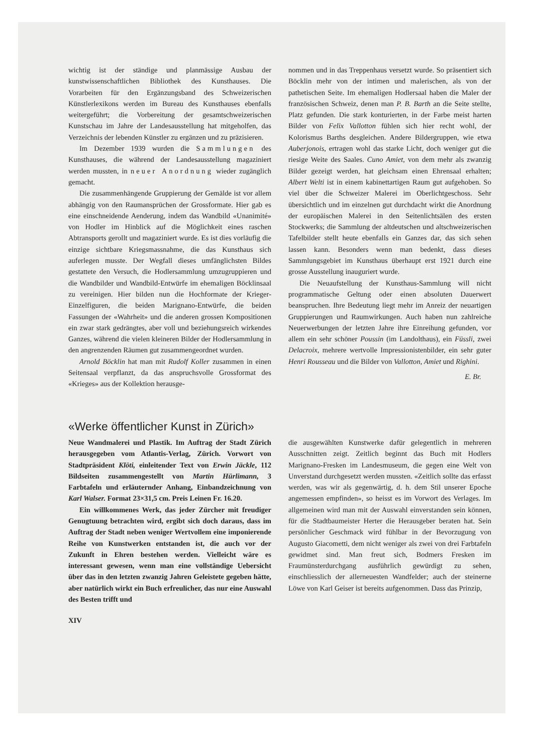wichtig ist der ständige und planmässige Ausbau der kunstwissenschaftlichen Bibliothek des Kunsthauses. Die Vorarbeiten für den Ergänzungsband des Schweizerischen Künstlerlexikons werden im Bureau des Kunsthauses ebenfalls weitergeführt; die Vorbereitung der gesamtschweizerischen Kunstschau im Jahre der Landesausstellung hat mitgeholfen, das Verzeichnis der lebenden Künstler zu ergänzen und zu präzisieren.
Im Dezember 1939 wurden die Sammlungen des Kunsthauses, die während der Landesausstellung magaziniert werden mussten, in neuer Anordnung wieder zugänglich gemacht.
Die zusammenhängende Gruppierung der Gemälde ist vor allem abhängig von den Raumansprüchen der Grossformate. Hier gab es eine einschneidende Aenderung, indem das Wandbild «Unanimité» von Hodler im Hinblick auf die Möglichkeit eines raschen Abtransports gerollt und magaziniert wurde. Es ist dies vorläufig die einzige sichtbare Kriegsmassnahme, die das Kunsthaus sich auferlegen musste. Der Wegfall dieses umfänglichsten Bildes gestattete den Versuch, die Hodlersammlung umzugruppieren und die Wandbilder und Wandbild-Entwürfe im ehemaligen Böcklinsaal zu vereinigen. Hier bilden nun die Hochformate der Krieger-Einzelfiguren, die beiden Marignano-Entwürfe, die beiden Fassungen der «Wahrheit» und die anderen grossen Kompositionen ein zwar stark gedrängtes, aber voll und beziehungsreich wirkendes Ganzes, während die vielen kleineren Bilder der Hodlersammlung in den angrenzenden Räumen gut zusammengeordnet wurden.
Arnold Böcklin hat man mit Rudolf Koller zusammen in einen Seitensaal verpflanzt, da das anspruchsvolle Grossformat des «Krieges» aus der Kollektion herausge-
nommen und in das Treppenhaus versetzt wurde. So präsentiert sich Böcklin mehr von der intimen und malerischen, als von der pathetischen Seite. Im ehemaligen Hodlersaal haben die Maler der französischen Schweiz, denen man P. B. Barth an die Seite stellte, Platz gefunden. Die stark konturierten, in der Farbe meist harten Bilder von Felix Vallotton fühlen sich hier recht wohl, der Kolorismus Barths desgleichen. Andere Bildergruppen, wie etwa Auberjonois, ertragen wohl das starke Licht, doch weniger gut die riesige Weite des Saales. Cuno Amiet, von dem mehr als zwanzig Bilder gezeigt werden, hat gleichsam einen Ehrensaal erhalten; Albert Welti ist in einem kabinettartigen Raum gut aufgehoben. So viel über die Schweizer Malerei im Oberlichtgeschoss. Sehr übersichtlich und im einzelnen gut durchdacht wirkt die Anordnung der europäischen Malerei in den Seitenlichtsälen des ersten Stockwerks; die Sammlung der altdeutschen und altschweizerischen Tafelbilder stellt heute ebenfalls ein Ganzes dar, das sich sehen lassen kann. Besonders wenn man bedenkt, dass dieses Sammlungsgebiet im Kunsthaus überhaupt erst 1921 durch eine grosse Ausstellung inauguriert wurde.
Die Neuaufstellung der Kunsthaus-Sammlung will nicht programmatische Geltung oder einen absoluten Dauerwert beanspruchen. Ihre Bedeutung liegt mehr im Anreiz der neuartigen Gruppierungen und Raumwirkungen. Auch haben nun zahlreiche Neuerwerbungen der letzten Jahre ihre Einreihung gefunden, vor allem ein sehr schöner Poussin (im Landolthaus), ein Füssli, zwei Delacroix, mehrere wertvolle Impressionistenbilder, ein sehr guter Henri Rousseau und die Bilder von Vallotton, Amiet und Righini.
E. Br.
«Werke öffentlicher Kunst in Zürich»
Neue Wandmalerei und Plastik. Im Auftrag der Stadt Zürich herausgegeben vom Atlantis-Verlag, Zürich. Vorwort von Stadtpräsident Klöti, einleitender Text von Erwin Jäckle, 112 Bildseiten zusammengestellt von Martin Hürlimann, 3 Farbtafeln und erläuternder Anhang, Einbandzeichnung von Karl Walser. Format 23×31,5 cm. Preis Leinen Fr. 16.20.
Ein willkommenes Werk, das jeder Zürcher mit freudiger Genugtuung betrachten wird, ergibt sich doch daraus, dass im Auftrag der Stadt neben weniger Wertvollem eine imponierende Reihe von Kunstwerken entstanden ist, die auch vor der Zukunft in Ehren bestehen werden. Vielleicht wäre es interessant gewesen, wenn man eine vollständige Uebersicht über das in den letzten zwanzig Jahren Geleistete gegeben hätte, aber natürlich wirkt ein Buch erfreulicher, das nur eine Auswahl des Besten trifft und
die ausgewählten Kunstwerke dafür gelegentlich in mehreren Ausschnitten zeigt. Zeitlich beginnt das Buch mit Hodlers Marignano-Fresken im Landesmuseum, die gegen eine Welt von Unverstand durchgesetzt werden mussten. «Zeitlich sollte das erfasst werden, was wir als gegenwärtig, d. h. dem Stil unserer Epoche angemessen empfinden», so heisst es im Vorwort des Verlages. Im allgemeinen wird man mit der Auswahl einverstanden sein können, für die Stadtbaumeister Herter die Herausgeber beraten hat. Sein persönlicher Geschmack wird fühlbar in der Bevorzugung von Augusto Giacometti, dem nicht weniger als zwei von drei Farbtafeln gewidmet sind. Man freut sich, Bodmers Fresken im Fraumünsterdurchgang ausführlich gewürdigt zu sehen, einschliesslich der allerneuesten Wandfelder; auch der steinerne Löwe von Karl Geiser ist bereits aufgenommen. Dass das Prinzip,
XIV